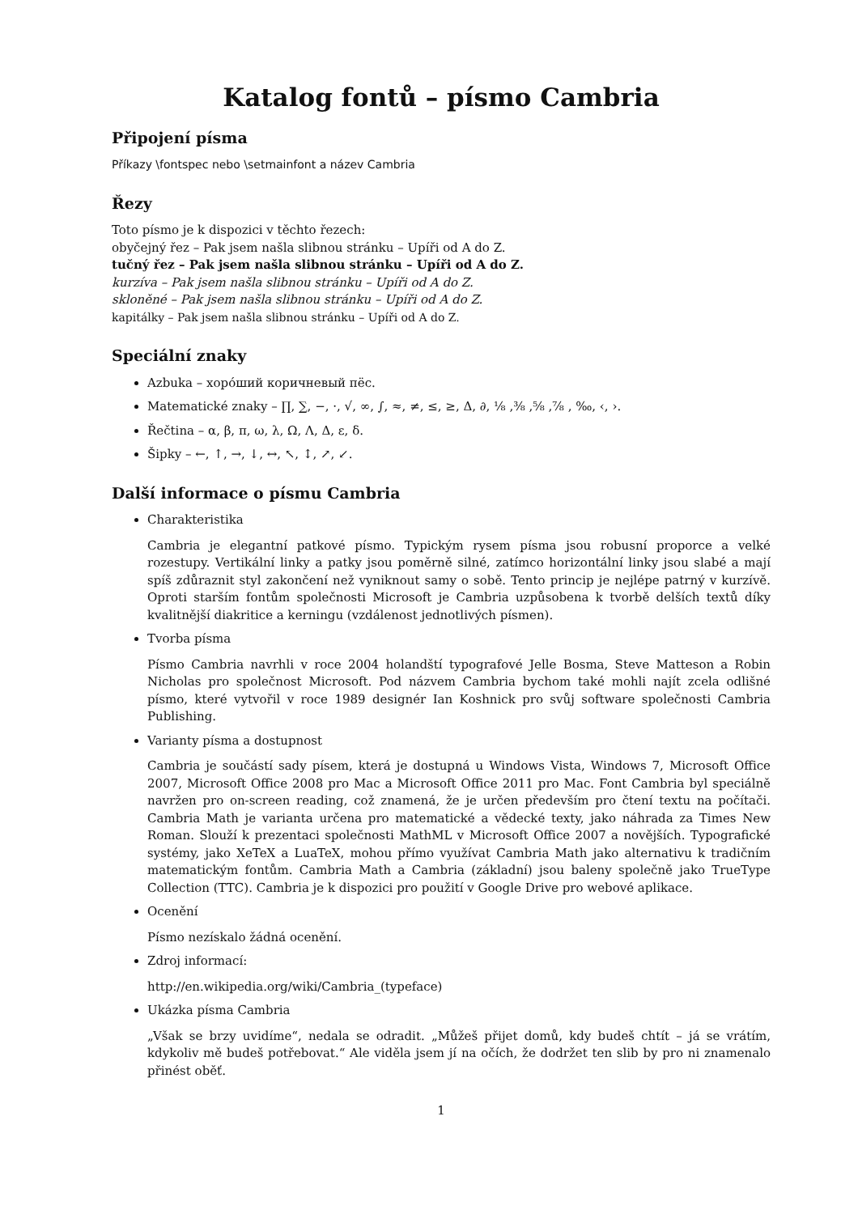Katalog fontů – písmo Cambria
Připojení písma
Příkazy \fontspec nebo \setmainfont a název Cambria
Řezy
Toto písmo je k dispozici v těchto řezech:
obyčejný řez – Pak jsem našla slibnou stránku – Upíři od A do Z.
tučný řez – Pak jsem našla slibnou stránku – Upíři od A do Z.
kurzíva – Pak jsem našla slibnou stránku – Upíři od A do Z.
skloněné – Pak jsem našla slibnou stránku – Upíři od A do Z.
kapitálky – Pak jsem našla slibnou stránku – Upíři od A do Z.
Speciální znaky
Azbuka – хоро́ший коричневый пёс.
Matematické znaky – ∏, ∑, −, ·, √, ∞, ∫, ≈, ≠, ≤, ≥, Δ, ∂, ⅛ ,⅜ ,⅝ ,⅞ , ‰, ‹, ›.
Řečtina – α, β, π, ω, λ, Ω, Λ, Δ, ε, δ.
Šipky – ←, ↑, →, ↓, ↔, ↖, ↕, ↗, ↙.
Další informace o písmu Cambria
Charakteristika
Cambria je elegantní patkové písmo. Typickým rysem písma jsou robusní proporce a velké rozestupy. Vertikální linky a patky jsou poměrně silné, zatímco horizontální linky jsou slabé a mají spíš zdůraznit styl zakončení než vyniknout samy o sobě. Tento princip je nejlépe patrný v kurzívě. Oproti starším fontům společnosti Microsoft je Cambria uzpůsobena k tvorbě delších textů díky kvalitnější diakritice a kerningu (vzdálenost jednotlivých písmen).
Tvorba písma
Písmo Cambria navrhli v roce 2004 holandští typografové Jelle Bosma, Steve Matteson a Robin Nicholas pro společnost Microsoft. Pod názvem Cambria bychom také mohli najít zcela odlišné písmo, které vytvořil v roce 1989 designér Ian Koshnick pro svůj software společnosti Cambria Publishing.
Varianty písma a dostupnost
Cambria je součástí sady písem, která je dostupná u Windows Vista, Windows 7, Microsoft Office 2007, Microsoft Office 2008 pro Mac a Microsoft Office 2011 pro Mac. Font Cambria byl speciálně navržen pro on-screen reading, což znamená, že je určen především pro čtení textu na počítači. Cambria Math je varianta určena pro matematické a vědecké texty, jako náhrada za Times New Roman. Slouží k prezentaci společnosti MathML v Microsoft Office 2007 a novějších. Typografické systémy, jako XeTeX a LuaTeX, mohou přímo využívat Cambria Math jako alternativu k tradičním matematickým fontům. Cambria Math a Cambria (základní) jsou baleny společně jako TrueType Collection (TTC). Cambria je k dispozici pro použití v Google Drive pro webové aplikace.
Ocenění
Písmo nezískalo žádná ocenění.
Zdroj informací:
http://en.wikipedia.org/wiki/Cambria_(typeface)
Ukázka písma Cambria
„Však se brzy uvidíme“, nedala se odradit. „Můžeš přijet domů, kdy budeš chtít – já se vrátím, kdykoliv mě budeš potřebovat.“ Ale viděla jsem jí na očích, že dodržet ten slib by pro ni znamenalo přinést oběť.
1